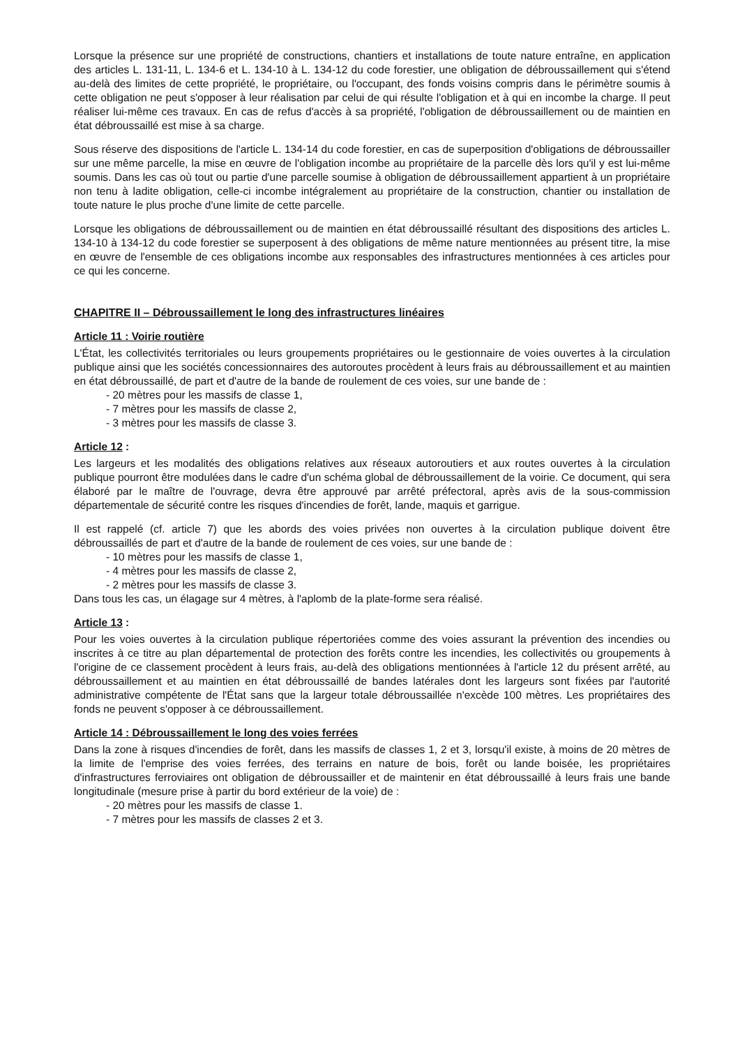Lorsque la présence sur une propriété de constructions, chantiers et installations de toute nature entraîne, en application des articles L. 131-11, L. 134-6 et L. 134-10 à L. 134-12 du code forestier, une obligation de débroussaillement qui s'étend au-delà des limites de cette propriété, le propriétaire, ou l'occupant, des fonds voisins compris dans le périmètre soumis à cette obligation ne peut s'opposer à leur réalisation par celui de qui résulte l'obligation et à qui en incombe la charge. Il peut réaliser lui-même ces travaux. En cas de refus d'accès à sa propriété, l'obligation de débroussaillement ou de maintien en état débroussaillé est mise à sa charge.
Sous réserve des dispositions de l'article L. 134-14 du code forestier, en cas de superposition d'obligations de débroussailler sur une même parcelle, la mise en œuvre de l'obligation incombe au propriétaire de la parcelle dès lors qu'il y est lui-même soumis. Dans les cas où tout ou partie d'une parcelle soumise à obligation de débroussaillement appartient à un propriétaire non tenu à ladite obligation, celle-ci incombe intégralement au propriétaire de la construction, chantier ou installation de toute nature le plus proche d'une limite de cette parcelle.
Lorsque les obligations de débroussaillement ou de maintien en état débroussaillé résultant des dispositions des articles L. 134-10 à 134-12 du code forestier se superposent à des obligations de même nature mentionnées au présent titre, la mise en œuvre de l'ensemble de ces obligations incombe aux responsables des infrastructures mentionnées à ces articles pour ce qui les concerne.
CHAPITRE II – Débroussaillement le long des infrastructures linéaires
Article 11 : Voirie routière
L'État, les collectivités territoriales ou leurs groupements propriétaires ou le gestionnaire de voies ouvertes à la circulation publique ainsi que les sociétés concessionnaires des autoroutes procèdent à leurs frais au débroussaillement et au maintien en état débroussaillé, de part et d'autre de la bande de roulement de ces voies, sur une bande de :
- 20 mètres pour les massifs de classe 1,
- 7 mètres pour les massifs de classe 2,
- 3 mètres pour les massifs de classe 3.
Article 12 :
Les largeurs et les modalités des obligations relatives aux réseaux autoroutiers et aux routes ouvertes à la circulation publique pourront être modulées dans le cadre d'un schéma global de débroussaillement de la voirie. Ce document, qui sera élaboré par le maître de l'ouvrage, devra être approuvé par arrêté préfectoral, après avis de la sous-commission départementale de sécurité contre les risques d'incendies de forêt, lande, maquis et garrigue.
Il est rappelé (cf. article 7) que les abords des voies privées non ouvertes à la circulation publique doivent être débroussaillés de part et d'autre de la bande de roulement de ces voies, sur une bande de :
- 10 mètres pour les massifs de classe 1,
- 4 mètres pour les massifs de classe 2,
- 2 mètres pour les massifs de classe 3.
Dans tous les cas, un élagage sur 4 mètres, à l'aplomb de la plate-forme sera réalisé.
Article 13 :
Pour les voies ouvertes à la circulation publique répertoriées comme des voies assurant la prévention des incendies ou inscrites à ce titre au plan départemental de protection des forêts contre les incendies, les collectivités ou groupements à l'origine de ce classement procèdent à leurs frais, au-delà des obligations mentionnées à l'article 12 du présent arrêté, au débroussaillement et au maintien en état débroussaillé de bandes latérales dont les largeurs sont fixées par l'autorité administrative compétente de l'État sans que la largeur totale débroussaillée n'excède 100 mètres. Les propriétaires des fonds ne peuvent s'opposer à ce débroussaillement.
Article 14 : Débroussaillement le long des voies ferrées
Dans la zone à risques d'incendies de forêt, dans les massifs de classes 1, 2 et 3, lorsqu'il existe, à moins de 20 mètres de la limite de l'emprise des voies ferrées, des terrains en nature de bois, forêt ou lande boisée, les propriétaires d'infrastructures ferroviaires ont obligation de débroussailler et de maintenir en état débroussaillé à leurs frais une bande longitudinale (mesure prise à partir du bord extérieur de la voie) de :
- 20 mètres pour les massifs de classe 1.
- 7 mètres pour les massifs de classes 2 et 3.